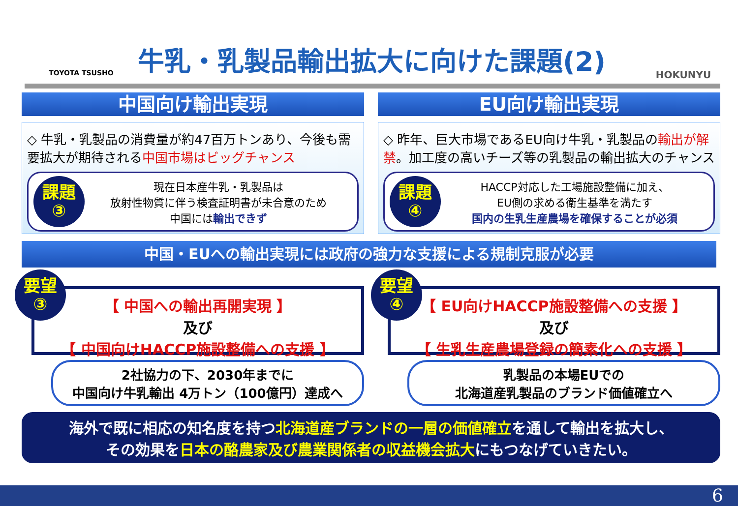TOYOTA TSUSHO
牛乳・乳製品輸出拡大に向けた課題(2)
HOKUNYU
中国向け輸出実現
◇ 牛乳・乳製品の消費量が約47百万トンあり、今後も需要拡大が期待される中国市場はビッグチャンス
課題
③
現在日本産牛乳・乳製品は
放射性物質に伴う検査証明書が未合意のため
中国には輸出できず
EU向け輸出実現
◇ 昨年、巨大市場であるEU向け牛乳・乳製品の輸出が解禁。加工度の高いチーズ等の乳製品の輸出拡大のチャンス
課題
④
HACCP対応した工場施設整備に加え、
EU側の求める衛生基準を満たす
国内の生乳生産農場を確保することが必須
中国・EUへの輸出実現には政府の強力な支援による規制克服が必要
要望
③
【 中国への輸出再開実現 】
及び
【 中国向けHACCP施設整備への支援 】
2社協力の下、2030年までに
中国向け牛乳輸出 4万トン（100億円）達成へ
要望
④
【 EU向けHACCP施設整備への支援 】
及び
【 生乳生産農場登録の簡素化への支援 】
乳製品の本場EUでの
北海道産乳製品のブランド価値確立へ
海外で既に相応の知名度を持つ北海道産ブランドの一層の価値確立を通して輸出を拡大し、
その効果を日本の酪農家及び農業関係者の収益機会拡大にもつなげていきたい。
6